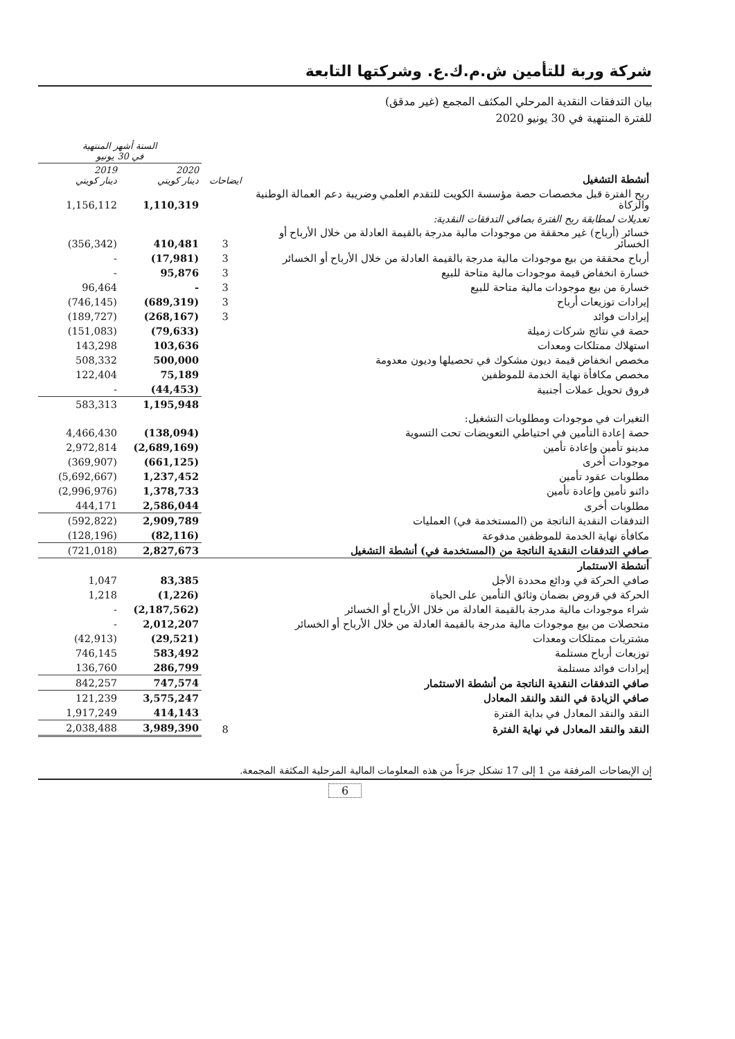شركة وربة للتأمين ش.م.ك.ع. وشركتها التابعة
بيان التدفقات النقدية المرحلي المكثف المجمع (غير مدقق)
للفترة المنتهية في 30 يونيو 2020
| الستة أشهر المنتهية في 30 يونيو | | | |
| --- | --- | --- | --- |
| 2019 دينار كويتي | 2020 دينار كويتي | ايضاحات | أنشطة التشغيل |
| 1,156,112 | 1,110,319 | | ربح الفترة قبل مخصصات حصة مؤسسة الكويت للتقدم العلمي وضريبة دعم العمالة الوطنية والزكاة |
| | | | تعديلات لمطابقة ربح الفترة بصافي التدفقات النقدية: |
| (356,342) | 410,481 | 3 | خسائر (أرباح) غير محققة من موجودات مالية مدرجة بالقيمة العادلة من خلال الأرباح أو الخسائر |
| - | (17,981) | 3 | أرباح محققة من بيع موجودات مالية مدرجة بالقيمة العادلة من خلال الأرباح أو الخسائر |
| - | 95,876 | 3 | خسارة انخفاض قيمة موجودات مالية متاحة للبيع |
| 96,464 | - | 3 | خسارة من بيع موجودات مالية متاحة للبيع |
| (746,145) | (689,319) | 3 | إيرادات توزيعات أرباح |
| (189,727) | (268,167) | 3 | إيرادات فوائد |
| (151,083) | (79,633) | | حصة في نتائج شركات زميلة |
| 143,298 | 103,636 | | استهلاك ممتلكات ومعدات |
| 508,332 | 500,000 | | مخصص انخفاض قيمة ديون مشكوك في تحصيلها وديون معدومة |
| 122,404 | 75,189 | | مخصص مكافأة نهاية الخدمة للموظفين |
| - | (44,453) | | فروق تحويل عملات أجنبية |
| 583,313 | 1,195,948 | | |
| | | | التغيرات في موجودات ومطلوبات التشغيل: |
| 4,466,430 | (138,094) | | حصة إعادة التأمين في احتياطي التعويضات تحت التسوية |
| 2,972,814 | (2,689,169) | | مدينو تأمين وإعادة تأمين |
| (369,907) | (661,125) | | موجودات أخرى |
| (5,692,667) | 1,237,452 | | مطلوبات عقود تأمين |
| (2,996,976) | 1,378,733 | | دائنو تأمين وإعادة تأمين |
| 444,171 | 2,586,044 | | مطلوبات أخرى |
| (592,822) | 2,909,789 | | التدفقات النقدية الناتجة من (المستخدمة في) العمليات |
| (128,196) | (82,116) | | مكافأة نهاية الخدمة للموظفين مدفوعة |
| (721,018) | 2,827,673 | | صافي التدفقات النقدية الناتجة من (المستخدمة في) أنشطة التشغيل |
| | | | أنشطة الاستثمار |
| 1,047 | 83,385 | | صافي الحركة في ودائع محددة الأجل |
| 1,218 | (1,226) | | الحركة في قروض بضمان وثائق التأمين على الحياة |
| - | (2,187,562) | | شراء موجودات مالية مدرجة بالقيمة العادلة من خلال الأرباح أو الخسائر |
| - | 2,012,207 | | متحصلات من بيع موجودات مالية مدرجة بالقيمة العادلة من خلال الأرباح أو الخسائر |
| (42,913) | (29,521) | | مشتريات ممتلكات ومعدات |
| 746,145 | 583,492 | | توزيعات أرباح مستلمة |
| 136,760 | 286,799 | | إيرادات فوائد مستلمة |
| 842,257 | 747,574 | | صافي التدفقات النقدية الناتجة من أنشطة الاستثمار |
| 121,239 | 3,575,247 | | صافي الزيادة في النقد والنقد المعادل |
| 1,917,249 | 414,143 | | النقد والنقد المعادل في بداية الفترة |
| 2,038,488 | 3,989,390 | 8 | النقد والنقد المعادل في نهاية الفترة |
إن الإيضاحات المرفقة من 1 إلى 17 تشكل جزءاً من هذه المعلومات المالية المرحلية المكثفة المجمعة.
6